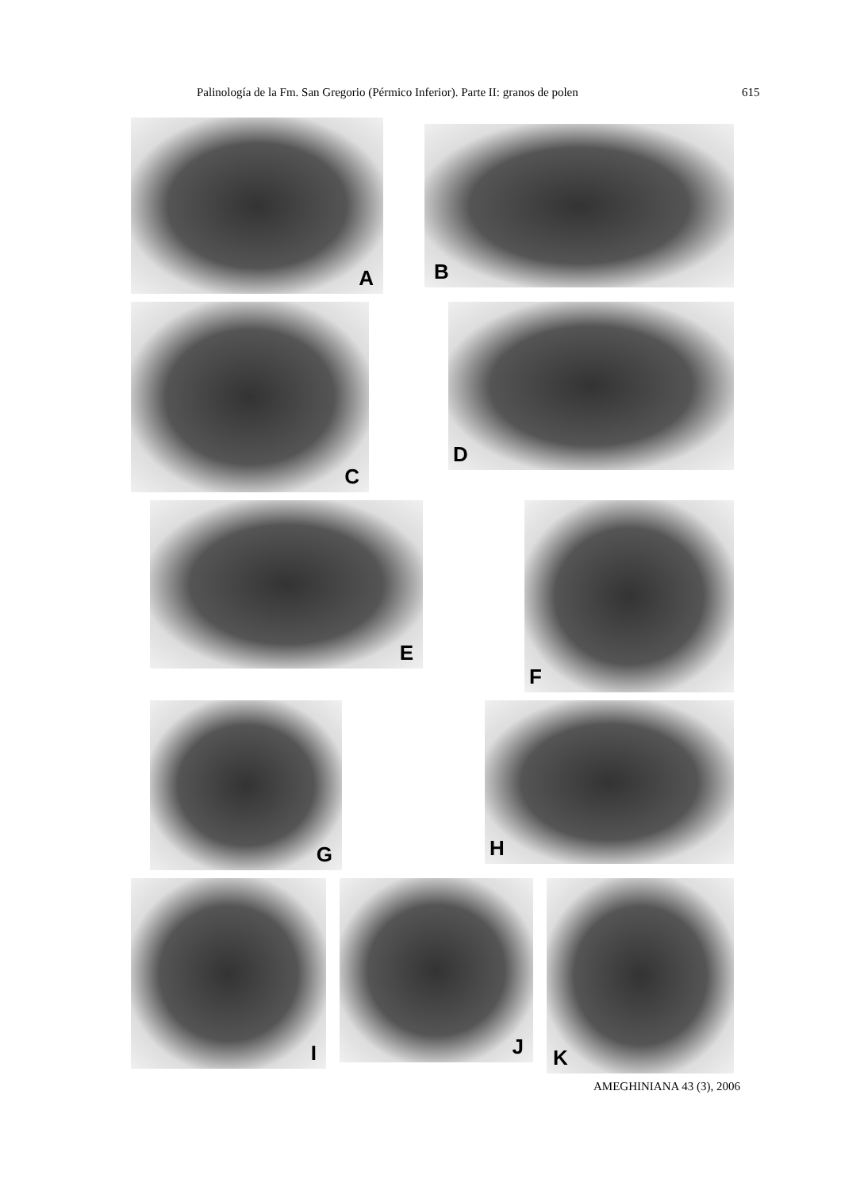Palinología de la Fm. San Gregorio (Pérmico Inferior). Parte II: granos de polen
615
A
B
C
D
E
F
G
H
I
J
K
AMEGHINIANA 43 (3), 2006